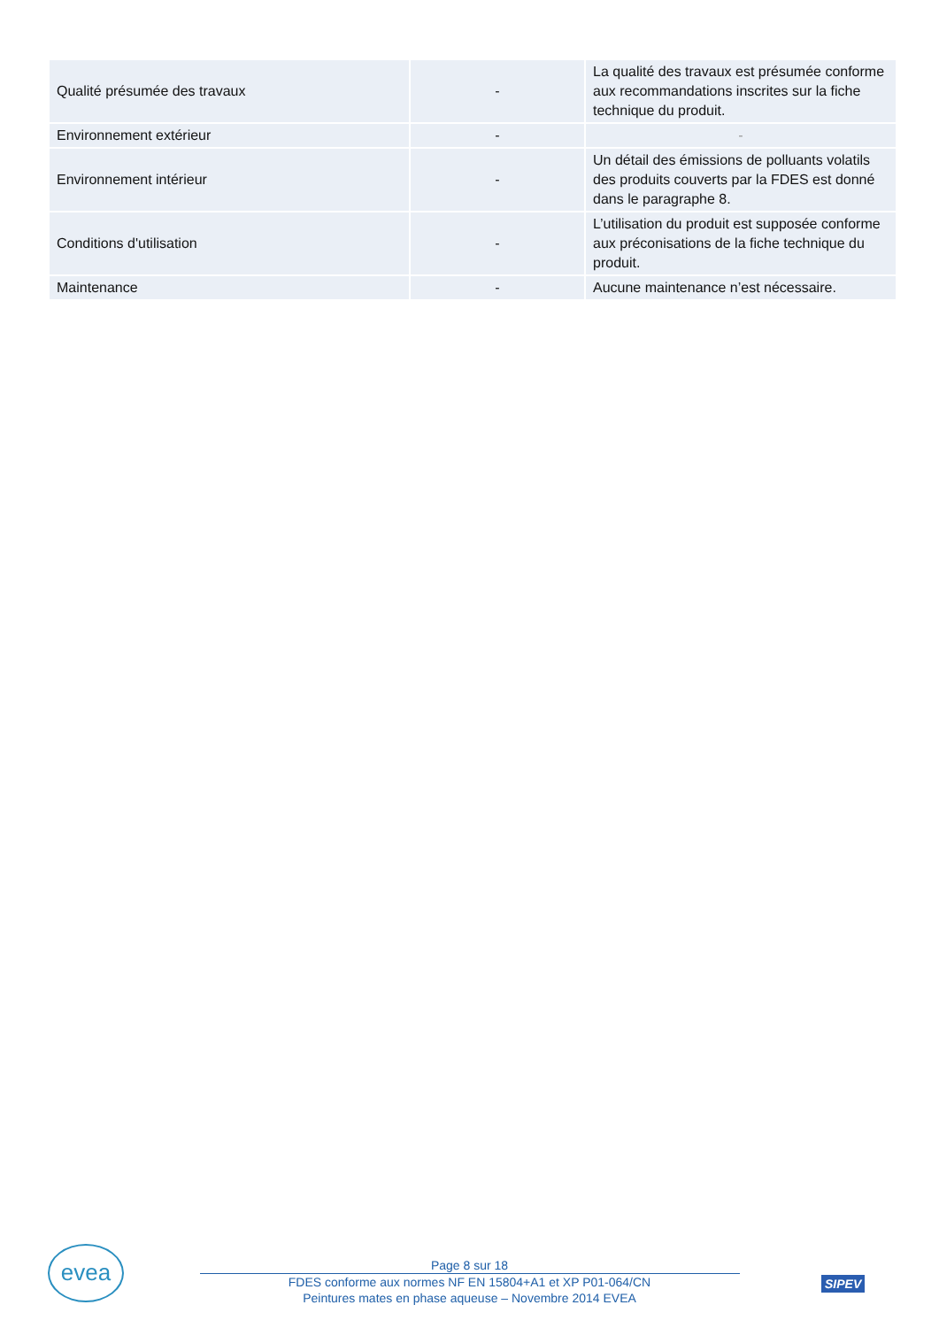| Qualité présumée des travaux | - | La qualité des travaux est présumée conforme aux recommandations inscrites sur la fiche technique du produit. |
| Environnement extérieur | - | - |
| Environnement intérieur | - | Un détail des émissions de polluants volatils des produits couverts par la FDES est donné dans le paragraphe 8. |
| Conditions d'utilisation | - | L’utilisation du produit est supposée conforme aux préconisations de la fiche technique du produit. |
| Maintenance | - | Aucune maintenance n’est nécessaire. |
evea
Page 8 sur 18
FDES conforme aux normes NF EN 15804+A1 et XP P01-064/CN
Peintures mates en phase aqueuse – Novembre 2014 EVEA
SIPEV